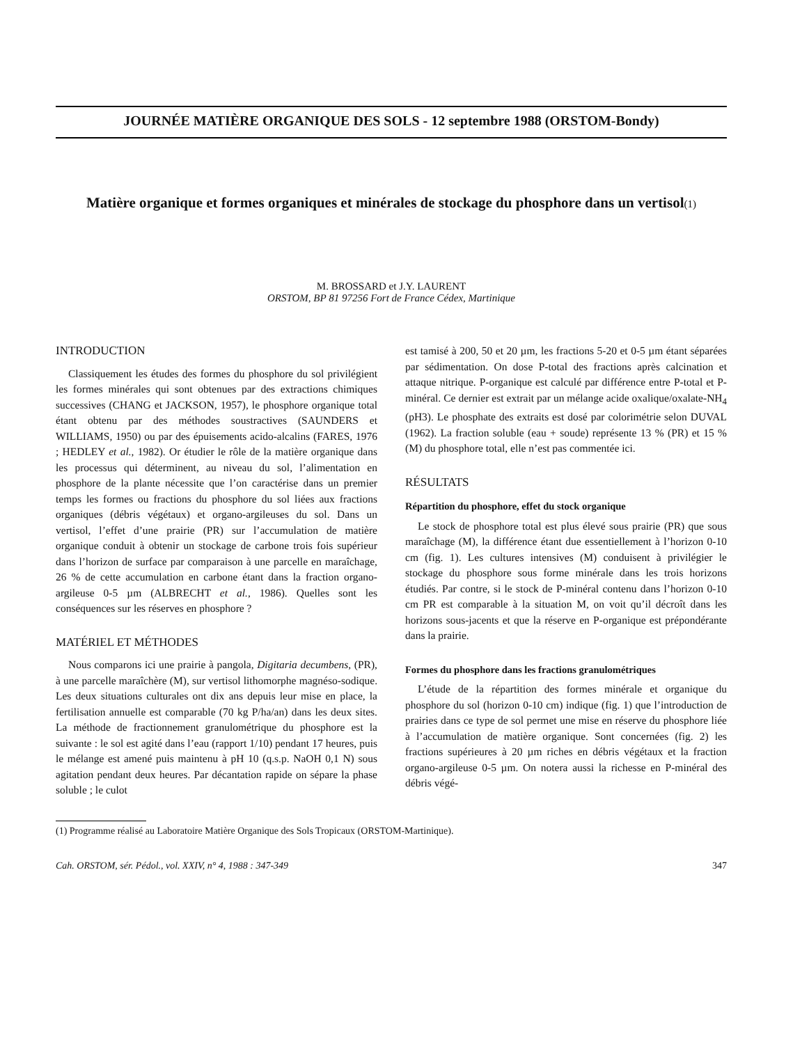JOURNÉE MATIÈRE ORGANIQUE DES SOLS - 12 septembre 1988 (ORSTOM-Bondy)
Matière organique et formes organiques et minérales de stockage du phosphore dans un vertisol(1)
M. BROSSARD et J.Y. LAURENT
ORSTOM, BP 81 97256 Fort de France Cédex, Martinique
INTRODUCTION
Classiquement les études des formes du phosphore du sol privilégient les formes minérales qui sont obtenues par des extractions chimiques successives (CHANG et JACKSON, 1957), le phosphore organique total étant obtenu par des méthodes soustractives (SAUNDERS et WILLIAMS, 1950) ou par des épuisements acido-alcalins (FARES, 1976 ; HEDLEY et al., 1982). Or étudier le rôle de la matière organique dans les processus qui déterminent, au niveau du sol, l’alimentation en phosphore de la plante nécessite que l’on caractérise dans un premier temps les formes ou fractions du phosphore du sol liées aux fractions organiques (débris végétaux) et organo-argileuses du sol. Dans un vertisol, l’effet d’une prairie (PR) sur l’accumulation de matière organique conduit à obtenir un stockage de carbone trois fois supérieur dans l’horizon de surface par comparaison à une parcelle en maraîchage, 26 % de cette accumulation en carbone étant dans la fraction organo-argileuse 0-5 µm (ALBRECHT et al., 1986). Quelles sont les conséquences sur les réserves en phosphore ?
MATÉRIEL ET MÉTHODES
Nous comparons ici une prairie à pangola, Digitaria decumbens, (PR), à une parcelle maraîchère (M), sur vertisol lithomorphe magnéso-sodique. Les deux situations culturales ont dix ans depuis leur mise en place, la fertilisation annuelle est comparable (70 kg P/ha/an) dans les deux sites. La méthode de fractionnement granulométrique du phosphore est la suivante : le sol est agité dans l’eau (rapport 1/10) pendant 17 heures, puis le mélange est amené puis maintenu à pH 10 (q.s.p. NaOH 0,1 N) sous agitation pendant deux heures. Par décantation rapide on sépare la phase soluble ; le culot
est tamisé à 200, 50 et 20 µm, les fractions 5-20 et 0-5 µm étant séparées par sédimentation. On dose P-total des fractions après calcination et attaque nitrique. P-organique est calculé par différence entre P-total et P-minéral. Ce dernier est extrait par un mélange acide oxalique/oxalate-NH<sub>4</sub> (pH3). Le phosphate des extraits est dosé par colorimétrie selon DUVAL (1962). La fraction soluble (eau + soude) représente 13 % (PR) et 15 % (M) du phosphore total, elle n’est pas commentée ici.
RÉSULTATS
Répartition du phosphore, effet du stock organique
Le stock de phosphore total est plus élevé sous prairie (PR) que sous maraîchage (M), la différence étant due essentiellement à l’horizon 0-10 cm (fig. 1). Les cultures intensives (M) conduisent à privilégier le stockage du phosphore sous forme minérale dans les trois horizons étudiés. Par contre, si le stock de P-minéral contenu dans l’horizon 0-10 cm PR est comparable à la situation M, on voit qu’il décroît dans les horizons sous-jacents et que la réserve en P-organique est prépondérante dans la prairie.
Formes du phosphore dans les fractions granulométriques
L’étude de la répartition des formes minérale et organique du phosphore du sol (horizon 0-10 cm) indique (fig. 1) que l’introduction de prairies dans ce type de sol permet une mise en réserve du phosphore liée à l’accumulation de matière organique. Sont concernées (fig. 2) les fractions supérieures à 20 µm riches en débris végétaux et la fraction organo-argileuse 0-5 µm. On notera aussi la richesse en P-minéral des débris végé-
(1) Programme réalisé au Laboratoire Matière Organique des Sols Tropicaux (ORSTOM-Martinique).
Cah. ORSTOM, sér. Pédol., vol. XXIV, n° 4, 1988 : 347-349 347